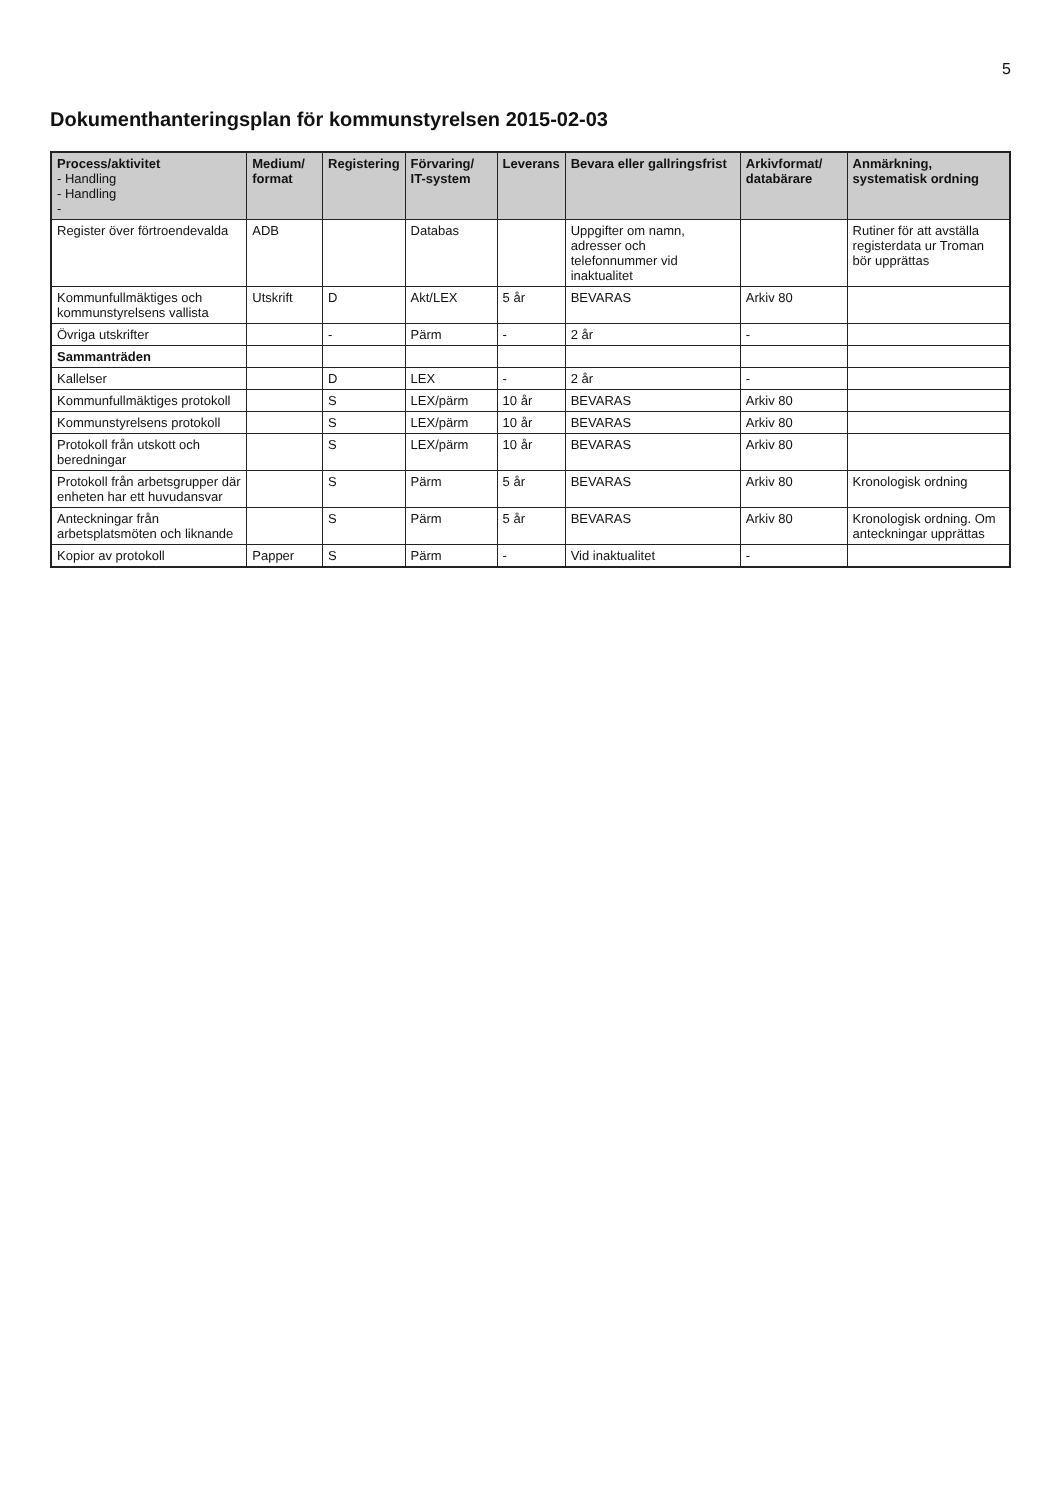5
Dokumenthanteringsplan för kommunstyrelsen 2015-02-03
| Process/aktivitet - Handling - Handling - | Medium/ format | Registering | Förvaring/ IT-system | Leverans | Bevara eller gallringsfrist | Arkivformat/ databärare | Anmärkning, systematisk ordning |
| --- | --- | --- | --- | --- | --- | --- | --- |
| Register över förtroendevalda | ADB | | Databas | | Uppgifter om namn, adresser och telefonnummer vid inaktualitet | | Rutiner för att avställa registerdata ur Troman bör upprättas |
| Kommunfullmäktiges och kommunstyrelsens vallista | Utskrift | D | Akt/LEX | 5 år | BEVARAS | Arkiv 80 | |
| Övriga utskrifter | | - | Pärm | - | 2 år | - | |
| Sammanträden | | | | | | | |
| Kallelser | | D | LEX | - | 2 år | - | |
| Kommunfullmäktiges protokoll | | S | LEX/pärm | 10 år | BEVARAS | Arkiv 80 | |
| Kommunstyrelsens protokoll | | S | LEX/pärm | 10 år | BEVARAS | Arkiv 80 | |
| Protokoll från utskott och beredningar | | S | LEX/pärm | 10 år | BEVARAS | Arkiv 80 | |
| Protokoll från arbetsgrupper där enheten har ett huvudansvar | | S | Pärm | 5 år | BEVARAS | Arkiv 80 | Kronologisk ordning |
| Anteckningar från arbetsplatsmöten och liknande | | S | Pärm | 5 år | BEVARAS | Arkiv 80 | Kronologisk ordning. Om anteckningar upprättas |
| Kopior av protokoll | Papper | S | Pärm | - | Vid inaktualitet | - | |